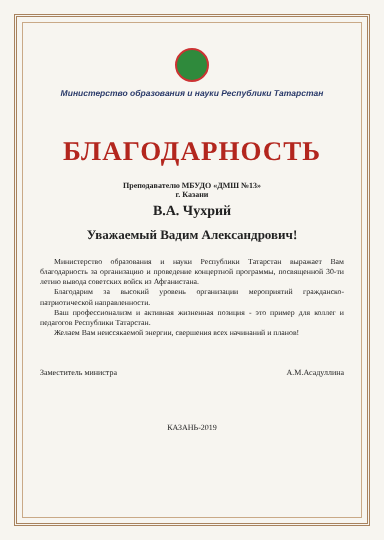Министерство образования и науки Республики Татарстан
БЛАГОДАРНОСТЬ
Преподавателю МБУДО «ДМШ №13»
г. Казани
В.А. Чухрий
Уважаемый Вадим Александрович!
Министерство образования и науки Республики Татарстан выражает Вам благодарность за организацию и проведение концертной программы, посвященной 30-ти летию вывода советских войск из Афганистана.
Благодарим за высокий уровень организации мероприятий гражданско-патриотической направленности.
Ваш профессионализм и активная жизненная позиция - это пример для коллег и педагогов Республики Татарстан.
Желаем Вам неиссякаемой энергии, свершения всех начинаний и планов!
Заместитель министра А.М.Асадуллина
КАЗАНЬ-2019